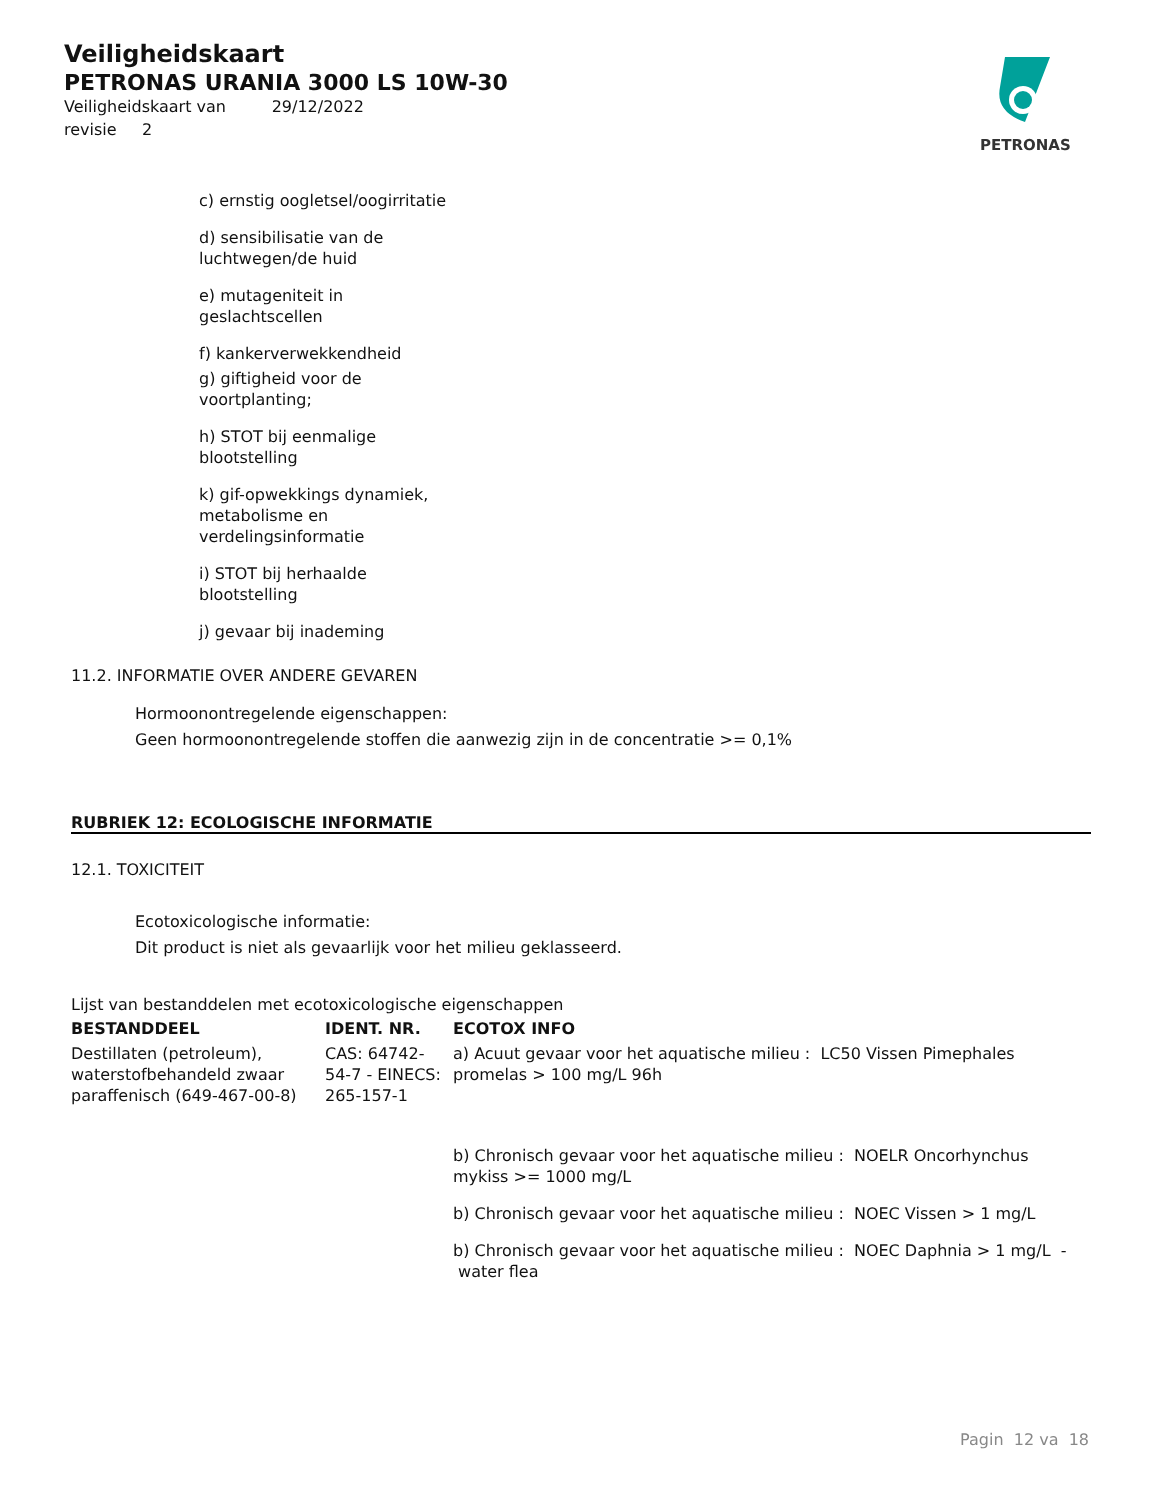Veiligheidskaart
PETRONAS URANIA 3000 LS 10W-30
Veiligheidskaart van 29/12/2022
revisie 2
PETRONAS
c) ernstig oogletsel/oogirritatie
d) sensibilisatie van de luchtwegen/de huid
e) mutageniteit in geslachtscellen
f) kankerverwekkendheid
g) giftigheid voor de voortplanting;
h) STOT bij eenmalige blootstelling
k) gif-opwekkings dynamiek, metabolisme en verdelingsinformatie
i) STOT bij herhaalde blootstelling
j) gevaar bij inademing
11.2. INFORMATIE OVER ANDERE GEVAREN
Hormoonontregelende eigenschappen:
Geen hormoonontregelende stoffen die aanwezig zijn in de concentratie >= 0,1%
RUBRIEK 12: ECOLOGISCHE INFORMATIE
12.1. TOXICITEIT
Ecotoxicologische informatie:
Dit product is niet als gevaarlijk voor het milieu geklasseerd.
Lijst van bestanddelen met ecotoxicologische eigenschappen
| BESTANDDEEL | IDENT. NR. | ECOTOX INFO |
| --- | --- | --- |
| Destillaten (petroleum), waterstofbehandeld zwaar paraffenisch (649-467-00-8) | CAS: 64742-54-7 - EINECS: 265-157-1 | a) Acuut gevaar voor het aquatische milieu : LC50 Vissen Pimephales promelas > 100 mg/L 96h |
| | | b) Chronisch gevaar voor het aquatische milieu : NOELR Oncorhynchus mykiss >= 1000 mg/L |
| | | b) Chronisch gevaar voor het aquatische milieu : NOEC Vissen > 1 mg/L |
| | | b) Chronisch gevaar voor het aquatische milieu : NOEC Daphnia > 1 mg/L - water flea |
Pagin 12 va 18